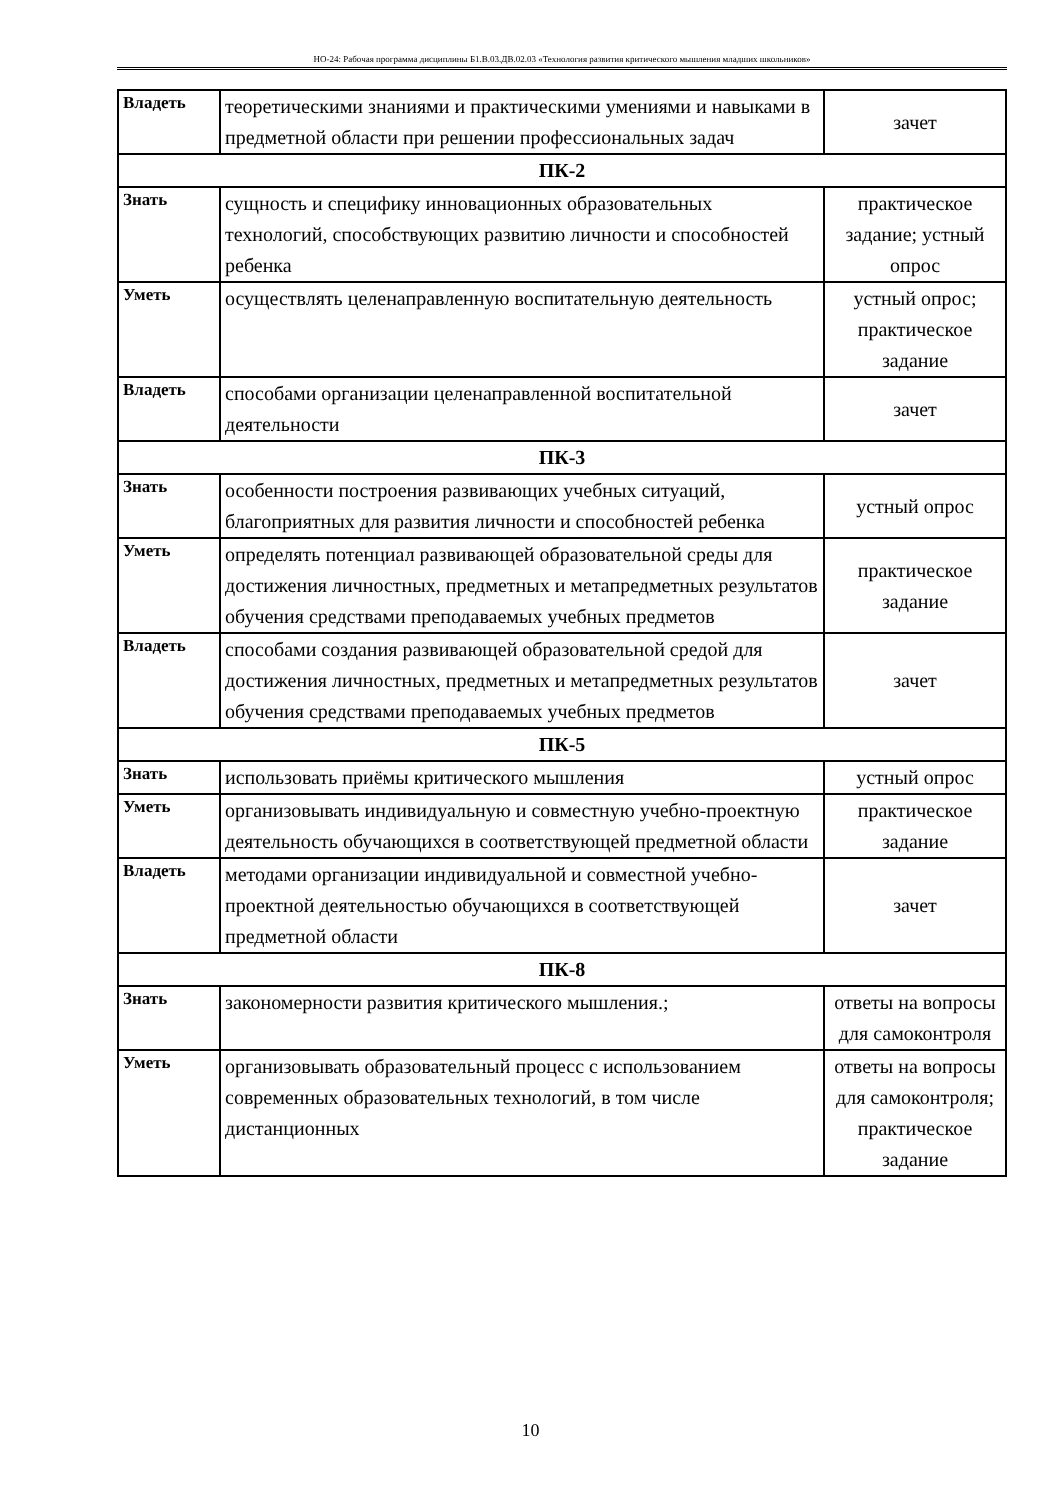НО-24: Рабочая программа дисциплины Б1.В.03.ДВ.02.03 «Технология развития критического мышления младших школьников»
| Владеть | теоретическими знаниями и практическими умениями и навыками в предметной области при решении профессиональных задач | зачет |
| ПК-2 | | |
| Знать | сущность и специфику инновационных образовательных технологий, способствующих развитию личности и способностей ребенка | практическое задание; устный опрос |
| Уметь | осуществлять целенаправленную воспитательную деятельность | устный опрос; практическое задание |
| Владеть | способами организации целенаправленной воспитательной деятельности | зачет |
| ПК-3 | | |
| Знать | особенности построения развивающих учебных ситуаций, благоприятных для развития личности и способностей ребенка | устный опрос |
| Уметь | определять потенциал развивающей образовательной среды для достижения личностных, предметных и метапредметных результатов обучения средствами преподаваемых учебных предметов | практическое задание |
| Владеть | способами создания развивающей образовательной средой для достижения личностных, предметных и метапредметных результатов обучения средствами преподаваемых учебных предметов | зачет |
| ПК-5 | | |
| Знать | использовать приёмы критического мышления | устный опрос |
| Уметь | организовывать индивидуальную и совместную учебно-проектную деятельность обучающихся в соответствующей предметной области | практическое задание |
| Владеть | методами организации индивидуальной и совместной учебно-проектной деятельностью обучающихся в соответствующей предметной области | зачет |
| ПК-8 | | |
| Знать | закономерности развития критического мышления.; | ответы на вопросы для самоконтроля |
| Уметь | организовывать образовательный процесс с использованием современных образовательных технологий, в том числе дистанционных | ответы на вопросы для самоконтроля; практическое задание |
10